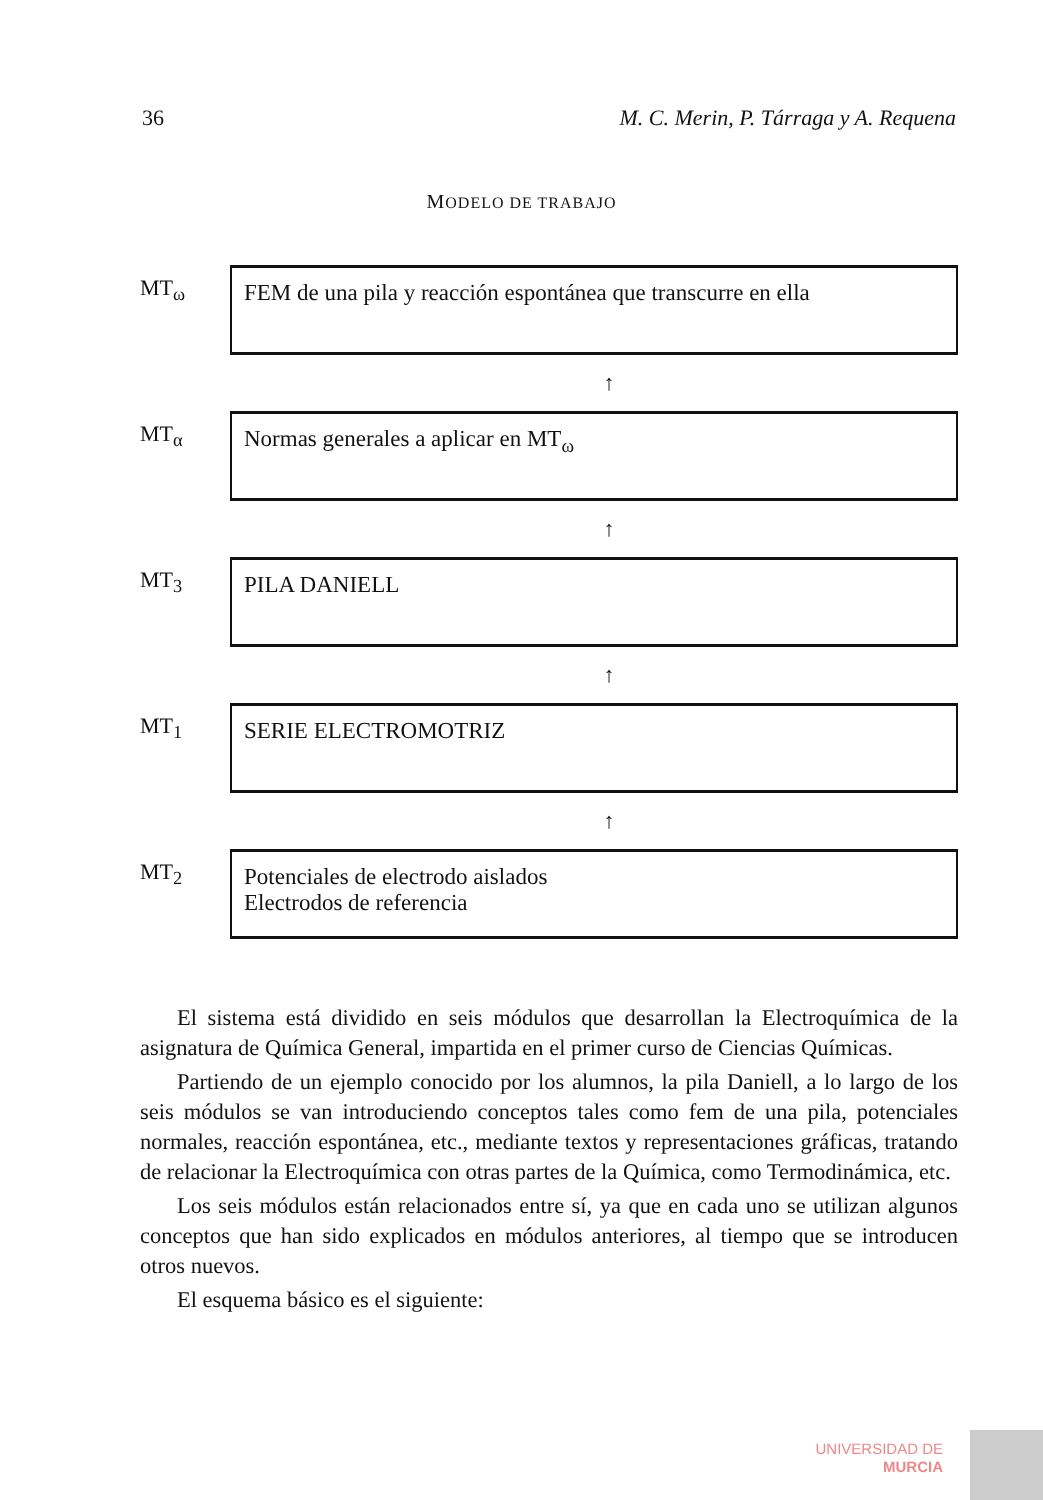36 M. C. Merin, P. Tárraga y A. Requena
MODELO DE TRABAJO
MT<sub>ω</sub>
FEM de una pila y reacción espontánea que transcurre en ella
↑
MT<sub>α</sub>
Normas generales a aplicar en MT<sub>ω</sub>
↑
MT<sub>3</sub>
PILA DANIELL
↑
MT<sub>1</sub>
SERIE ELECTROMOTRIZ
↑
MT<sub>2</sub>
Potenciales de electrodo aislados
Electrodos de referencia
El sistema está dividido en seis módulos que desarrollan la Electroquímica de la asignatura de Química General, impartida en el primer curso de Ciencias Químicas.
Partiendo de un ejemplo conocido por los alumnos, la pila Daniell, a lo largo de los seis módulos se van introduciendo conceptos tales como fem de una pila, potenciales normales, reacción espontánea, etc., mediante textos y representaciones gráficas, tratando de relacionar la Electroquímica con otras partes de la Química, como Termodinámica, etc.
Los seis módulos están relacionados entre sí, ya que en cada uno se utilizan algunos conceptos que han sido explicados en módulos anteriores, al tiempo que se introducen otros nuevos.
El esquema básico es el siguiente:
UNIVERSIDAD DE
MURCIA